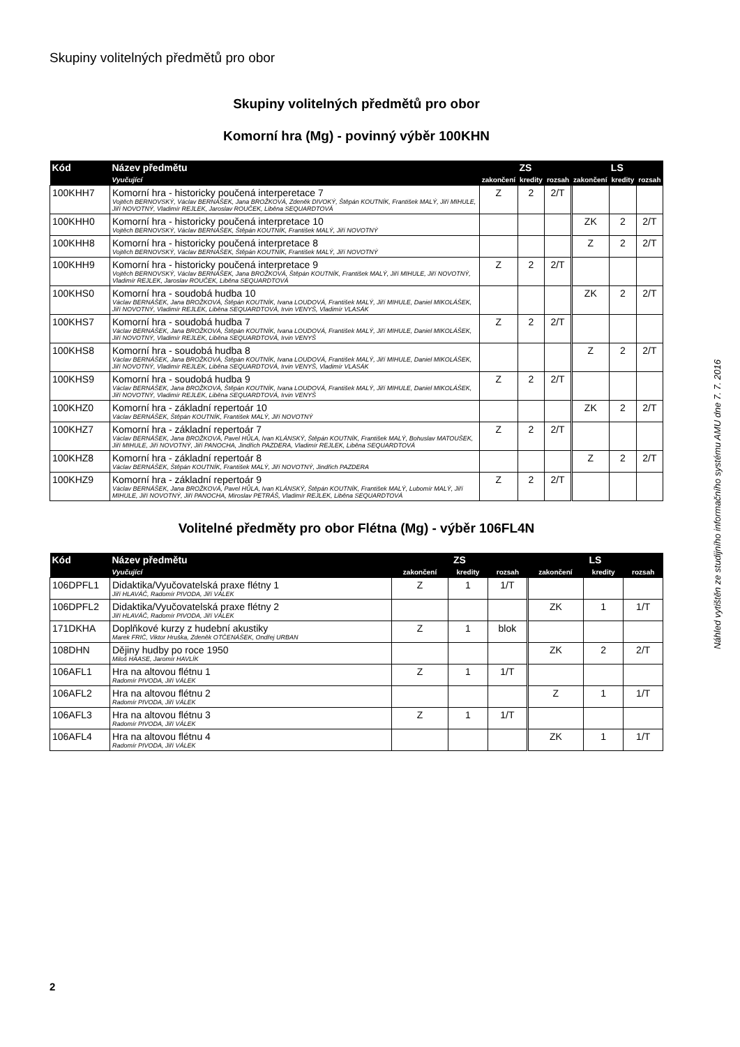Skupiny volitelných předmětů pro obor
Skupiny volitelných předmětů pro obor
Komorní hra (Mg) - povinný výběr 100KHN
| Kód | Název předmětu | ZS | | | LS | | |
| --- | --- | --- | --- | --- | --- | --- | --- |
| | Vyučující | zakončení | kredity | rozsah | zakončení | kredity | rozsah |
| 100KHH7 | Komorní hra - historicky poučená interperetace 7 Vojtěch BERNOVSKÝ, Václav BERNÁŠEK, Jana BROŽKOVÁ, Zdeněk DIVOKÝ, Štěpán KOUTNÍK, František MALÝ, Jiří MIHULE, Jiří NOVOTNÝ, Vladimír REJLEK, Jaroslav ROUČEK, Liběna SEQUARDTOVÁ | Z | 2 | 2/T | | | |
| 100KHH0 | Komorní hra - historicky poučená interpretace 10 Vojtěch BERNOVSKÝ, Václav BERNÁŠEK, Štěpán KOUTNÍK, František MALÝ, Jiří NOVOTNÝ | | | | ZK | 2 | 2/T |
| 100KHH8 | Komorní hra - historicky poučená interpretace 8 Vojtěch BERNOVSKÝ, Václav BERNÁŠEK, Štěpán KOUTNÍK, František MALÝ, Jiří NOVOTNÝ | | | | Z | 2 | 2/T |
| 100KHH9 | Komorní hra - historicky poučená interpretace 9 Vojtěch BERNOVSKÝ, Václav BERNÁŠEK, Jana BROŽKOVÁ, Štěpán KOUTNÍK, František MALÝ, Jiří MIHULE, Jiří NOVOTNÝ, Vladimír REJLEK, Jaroslav ROUČEK, Liběna SEQUARDTOVÁ | Z | 2 | 2/T | | | |
| 100KHS0 | Komorní hra - soudobá hudba 10 Václav BERNÁŠEK, Jana BROŽKOVÁ, Štěpán KOUTNÍK, Ivana LOUDOVÁ, František MALÝ, Jiří MIHULE, Daniel MIKOLÁŠEK, Jiří NOVOTNÝ, Vladimír REJLEK, Liběna SEQUARDTOVÁ, Irvin VENYŠ, Vladimír VLASÁK | | | | ZK | 2 | 2/T |
| 100KHS7 | Komorní hra - soudobá hudba 7 Václav BERNÁŠEK, Jana BROŽKOVÁ, Štěpán KOUTNÍK, Ivana LOUDOVÁ, František MALÝ, Jiří MIHULE, Daniel MIKOLÁŠEK, Jiří NOVOTNÝ, Vladimír REJLEK, Liběna SEQUARDTOVÁ, Irvin VENYŠ | Z | 2 | 2/T | | | |
| 100KHS8 | Komorní hra - soudobá hudba 8 Václav BERNÁŠEK, Jana BROŽKOVÁ, Štěpán KOUTNÍK, Ivana LOUDOVÁ, František MALÝ, Jiří MIHULE, Daniel MIKOLÁŠEK, Jiří NOVOTNÝ, Vladimír REJLEK, Liběna SEQUARDTOVÁ, Irvin VENYŠ, Vladimír VLASÁK | | | | Z | 2 | 2/T |
| 100KHS9 | Komorní hra - soudobá hudba 9 Václav BERNÁŠEK, Jana BROŽKOVÁ, Štěpán KOUTNÍK, Ivana LOUDOVÁ, František MALÝ, Jiří MIHULE, Daniel MIKOLÁŠEK, Jiří NOVOTNÝ, Vladimír REJLEK, Liběna SEQUARDTOVÁ, Irvin VENYŠ | Z | 2 | 2/T | | | |
| 100KHZ0 | Komorní hra - základní repertoár 10 Václav BERNÁŠEK, Štěpán KOUTNÍK, František MALÝ, Jiří NOVOTNÝ | | | | ZK | 2 | 2/T |
| 100KHZ7 | Komorní hra - základní repertoár 7 Václav BERNÁŠEK, Jana BROŽKOVÁ, Pavel HŮLA, Ivan KLÁNSKÝ, Štěpán KOUTNÍK, František MALÝ, Bohuslav MATOUŠEK, Jiří MIHULE, Jiří NOVOTNÝ, Jiří PANOCHA, Jindřich PAZDERA, Vladimír REJLEK, Liběna SEQUARDTOVÁ | Z | 2 | 2/T | | | |
| 100KHZ8 | Komorní hra - základní repertoár 8 Václav BERNÁŠEK, Štěpán KOUTNÍK, František MALÝ, Jiří NOVOTNÝ, Jindřich PAZDERA | | | | Z | 2 | 2/T |
| 100KHZ9 | Komorní hra - základní repertoár 9 Václav BERNÁŠEK, Jana BROŽKOVÁ, Pavel HŮLA, Ivan KLÁNSKÝ, Štěpán KOUTNÍK, František MALÝ, Lubomír MALÝ, Jiří MIHULE, Jiří NOVOTNÝ, Jiří PANOCHA, Miroslav PETRÁŠ, Vladimír REJLEK, Liběna SEQUARDTOVÁ | Z | 2 | 2/T | | | |
Volitelné předměty pro obor Flétna (Mg) - výběr 106FL4N
| Kód | Název předmětu | ZS | | | LS | | |
| --- | --- | --- | --- | --- | --- | --- | --- |
| | Vyučující | zakončení | kredity | rozsah | zakončení | kredity | rozsah |
| 106DPFL1 | Didaktika/Vyučovatelská praxe flétny 1 Jiří HLAVÁČ, Radomír PIVODA, Jiří VÁLEK | Z | 1 | 1/T | | | |
| 106DPFL2 | Didaktika/Vyučovatelská praxe flétny 2 Jiří HLAVÁČ, Radomír PIVODA, Jiří VÁLEK | | | | ZK | 1 | 1/T |
| 171DKHA | Doplňkové kurzy z hudební akustiky Marek FRIČ, Viktor Hruška, Zdeněk OTČENÁŠEK, Ondřej URBAN | Z | 1 | blok | | | |
| 108DHN | Dějiny hudby po roce 1950 Miloš HAASE, Jaromír HAVLÍK | | | | ZK | 2 | 2/T |
| 106AFL1 | Hra na altovou flétnu 1 Radomír PIVODA, Jiří VÁLEK | Z | 1 | 1/T | | | |
| 106AFL2 | Hra na altovou flétnu 2 Radomír PIVODA, Jiří VÁLEK | | | | Z | 1 | 1/T |
| 106AFL3 | Hra na altovou flétnu 3 Radomír PIVODA, Jiří VÁLEK | Z | 1 | 1/T | | | |
| 106AFL4 | Hra na altovou flétnu 4 Radomír PIVODA, Jiří VÁLEK | | | | ZK | 1 | 1/T |
Náhled vytištěn ze studijního informačního systému AMU dne 7. 7. 2016
2